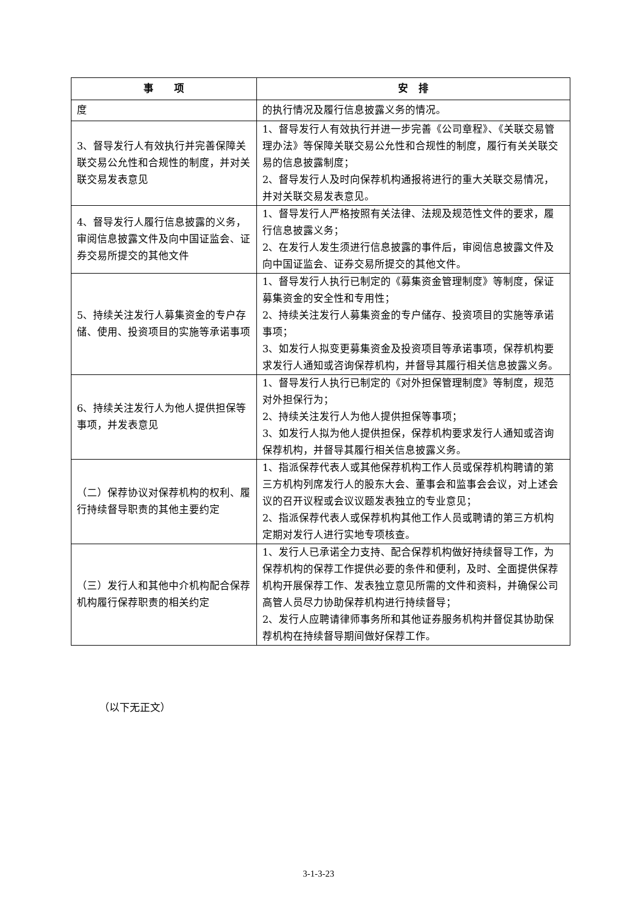| 事 项 | 安 排 |
| --- | --- |
| 度 | 的执行情况及履行信息披露义务的情况。 |
| 3、督导发行人有效执行并完善保障关联交易公允性和合规性的制度，并对关联交易发表意见 | 1、督导发行人有效执行并进一步完善《公司章程》、《关联交易管理办法》等保障关联交易公允性和合规性的制度，履行有关关联交易的信息披露制度； 2、督导发行人及时向保荐机构通报将进行的重大关联交易情况，并对关联交易发表意见。 |
| 4、督导发行人履行信息披露的义务，审阅信息披露文件及向中国证监会、证券交易所提交的其他文件 | 1、督导发行人严格按照有关法律、法规及规范性文件的要求，履行信息披露义务； 2、在发行人发生须进行信息披露的事件后，审阅信息披露文件及向中国证监会、证券交易所提交的其他文件。 |
| 5、持续关注发行人募集资金的专户存储、使用、投资项目的实施等承诺事项 | 1、督导发行人执行已制定的《募集资金管理制度》等制度，保证募集资金的安全性和专用性； 2、持续关注发行人募集资金的专户储存、投资项目的实施等承诺事项； 3、如发行人拟变更募集资金及投资项目等承诺事项，保荐机构要求发行人通知或咨询保荐机构，并督导其履行相关信息披露义务。 |
| 6、持续关注发行人为他人提供担保等事项，并发表意见 | 1、督导发行人执行已制定的《对外担保管理制度》等制度，规范对外担保行为； 2、持续关注发行人为他人提供担保等事项； 3、如发行人拟为他人提供担保，保荐机构要求发行人通知或咨询保荐机构，并督导其履行相关信息披露义务。 |
| （二）保荐协议对保荐机构的权利、履行持续督导职责的其他主要约定 | 1、指派保荐代表人或其他保荐机构工作人员或保荐机构聘请的第三方机构列席发行人的股东大会、董事会和监事会会议，对上述会议的召开议程或会议议题发表独立的专业意见； 2、指派保荐代表人或保荐机构其他工作人员或聘请的第三方机构定期对发行人进行实地专项核查。 |
| （三）发行人和其他中介机构配合保荐机构履行保荐职责的相关约定 | 1、发行人已承诺全力支持、配合保荐机构做好持续督导工作，为保荐机构的保荐工作提供必要的条件和便利，及时、全面提供保荐机构开展保荐工作、发表独立意见所需的文件和资料，并确保公司高管人员尽力协助保荐机构进行持续督导； 2、发行人应聘请律师事务所和其他证券服务机构并督促其协助保荐机构在持续督导期间做好保荐工作。 |
（以下无正文）
3-1-3-23